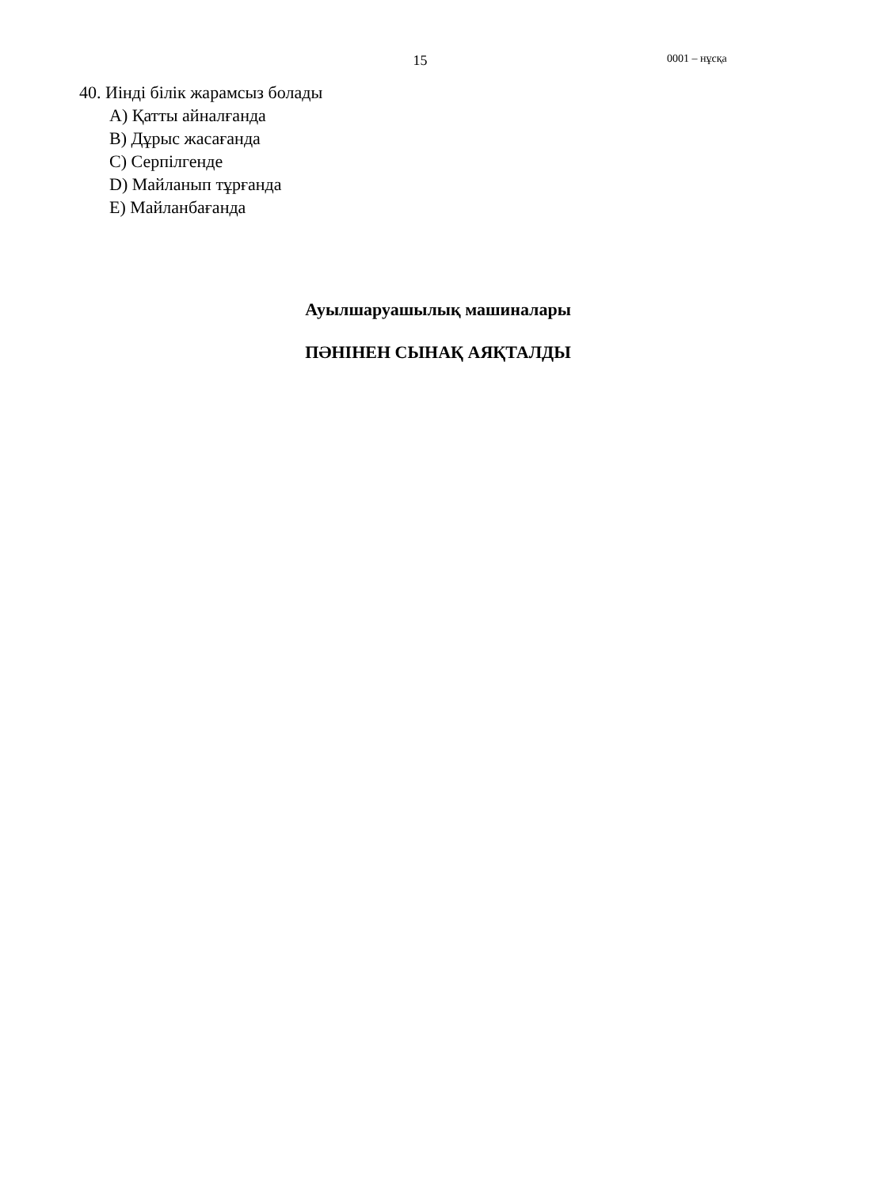15 0001 – нұсқа
40. Иінді білік жарамсыз болады
A) Қатты айналғанда
B) Дұрыс жасағанда
C) Серпілгенде
D) Майланып тұрғанда
E) Майланбағанда
Ауылшаруашылық машиналары
ПӘНІНЕН СЫНАҚ АЯҚТАЛДЫ